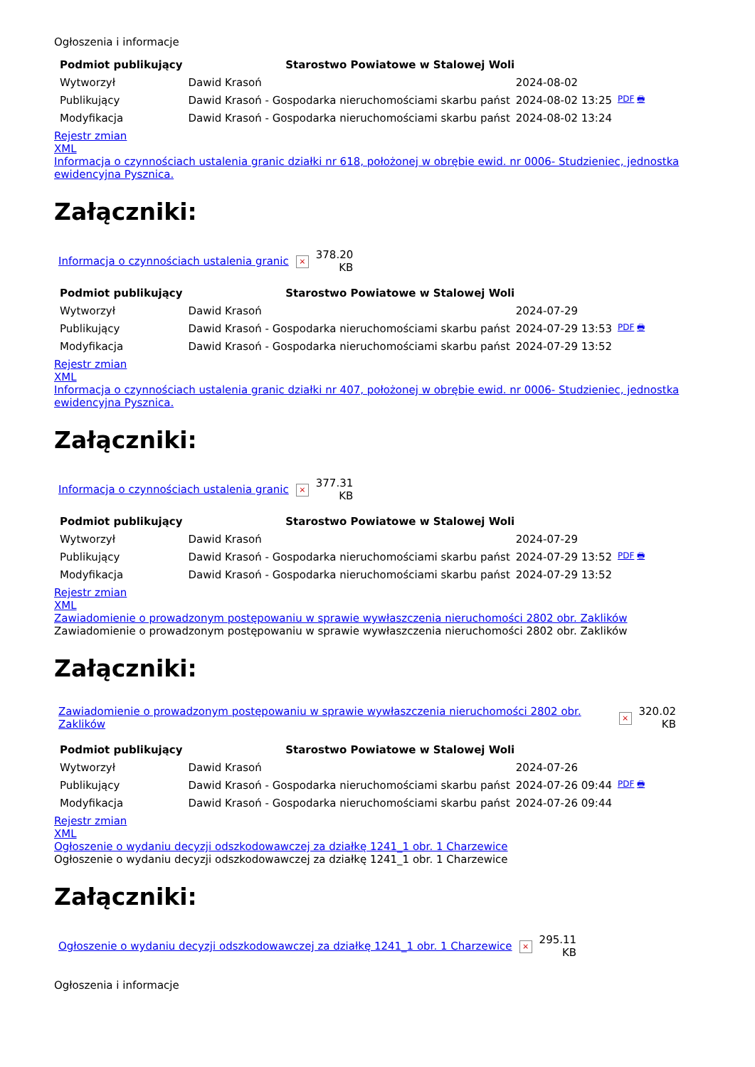Ogłoszenia i informacje
| Podmiot publikujący | Starostwo Powiatowe w Stalowej Woli | | |
| Wytworzył | Dawid Krasoń | 2024-08-02 | PDF 🖶 |
| Publikujący | Dawid Krasoń - Gospodarka nieruchomościami skarbu państ | 2024-08-02 13:25 | |
| Modyfikacja | Dawid Krasoń - Gospodarka nieruchomościami skarbu państ | 2024-08-02 13:24 | |
Rejestr zmian
XML
Informacja o czynnościach ustalenia granic działki nr 618, położonej w obrębie ewid. nr 0006- Studzieniec, jednostka ewidencyjna Pysznica.
Załączniki:
| Informacja o czynnościach ustalenia granic | × | 378.20 KB |
| Podmiot publikujący | Starostwo Powiatowe w Stalowej Woli | | |
| Wytworzył | Dawid Krasoń | 2024-07-29 | PDF 🖶 |
| Publikujący | Dawid Krasoń - Gospodarka nieruchomościami skarbu państ | 2024-07-29 13:53 | |
| Modyfikacja | Dawid Krasoń - Gospodarka nieruchomościami skarbu państ | 2024-07-29 13:52 | |
Rejestr zmian
XML
Informacja o czynnościach ustalenia granic działki nr 407, położonej w obrębie ewid. nr 0006- Studzieniec, jednostka ewidencyjna Pysznica.
Załączniki:
| Informacja o czynnościach ustalenia granic | × | 377.31 KB |
| Podmiot publikujący | Starostwo Powiatowe w Stalowej Woli | | |
| Wytworzył | Dawid Krasoń | 2024-07-29 | PDF 🖶 |
| Publikujący | Dawid Krasoń - Gospodarka nieruchomościami skarbu państ | 2024-07-29 13:52 | |
| Modyfikacja | Dawid Krasoń - Gospodarka nieruchomościami skarbu państ | 2024-07-29 13:52 | |
Rejestr zmian
XML
Zawiadomienie o prowadzonym postępowaniu w sprawie wywłaszczenia nieruchomości 2802 obr. Zaklików
Zawiadomienie o prowadzonym postępowaniu w sprawie wywłaszczenia nieruchomości 2802 obr. Zaklików
Załączniki:
| Zawiadomienie o prowadzonym postępowaniu w sprawie wywłaszczenia nieruchomości 2802 obr. Zaklików | × | 320.02 KB |
| Podmiot publikujący | Starostwo Powiatowe w Stalowej Woli | | |
| Wytworzył | Dawid Krasoń | 2024-07-26 | PDF 🖶 |
| Publikujący | Dawid Krasoń - Gospodarka nieruchomościami skarbu państ | 2024-07-26 09:44 | |
| Modyfikacja | Dawid Krasoń - Gospodarka nieruchomościami skarbu państ | 2024-07-26 09:44 | |
Rejestr zmian
XML
Ogłoszenie o wydaniu decyzji odszkodowawczej za działkę 1241_1 obr. 1 Charzewice
Ogłoszenie o wydaniu decyzji odszkodowawczej za działkę 1241_1 obr. 1 Charzewice
Załączniki:
| Ogłoszenie o wydaniu decyzji odszkodowawczej za działkę 1241_1 obr. 1 Charzewice | × | 295.11 KB |
Ogłoszenia i informacje